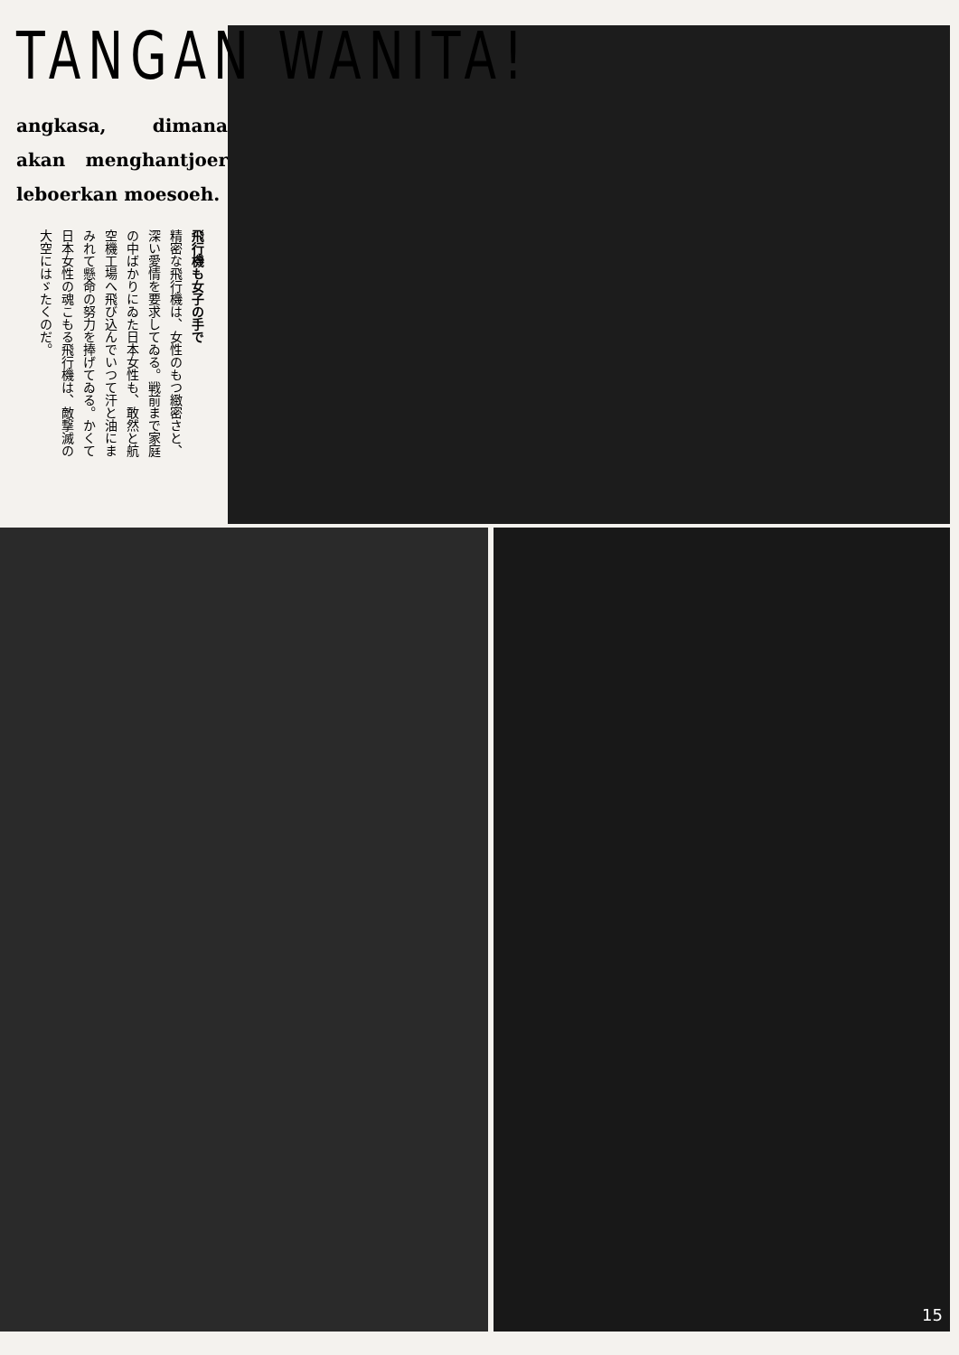TANGAN WANITA!
angkasa, dimana akan menghan­tjoer leboerkan moesoeh.
飛行機も女子の手で
精密な飛行機は、女性のもつ緻密さと、深い愛情を要求してゐる。戦前まで家庭の中ばかりにゐた日本女性も、敢然と航空機工場へ飛び込んでいつて汗と油にまみれて懸命の努力を捧げてゐる。かくて日本女性の魂こもる飛行機は、敵撃滅の大空にはゞたくのだ。
15